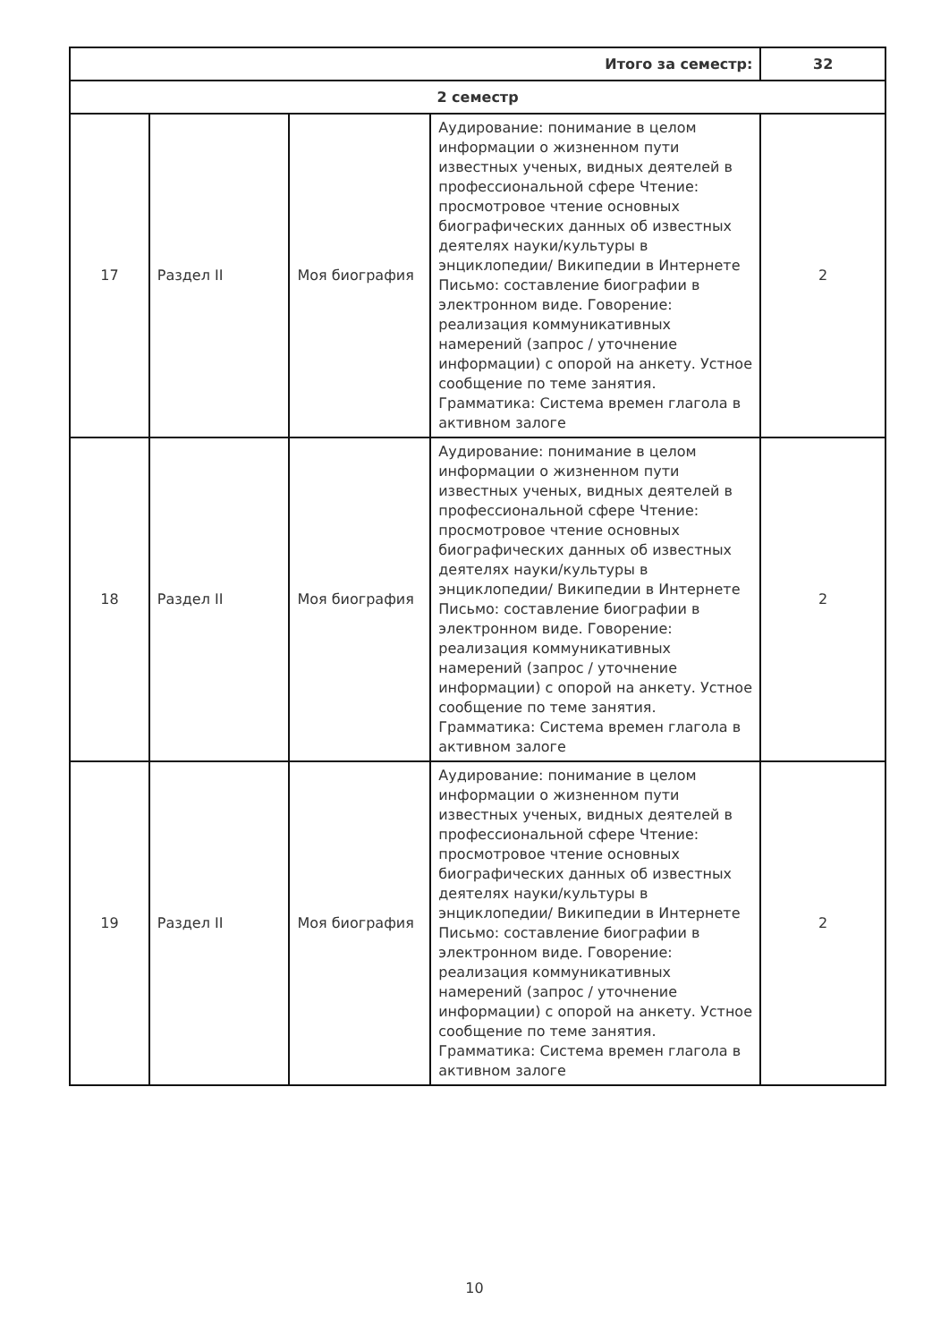| Итого за семестр: | | | | 32 |
| 2 семестр | | | | |
| 17 | Раздел II | Моя биография | Аудирование: понимание в целом информации о жизненном пути известных ученых, видных деятелей в профессиональной сфере Чтение: просмотровое чтение основных биографических данных об известных деятелях науки/культуры в энциклопедии/ Википедии в Интернете Письмо: составление биографии в электронном виде. Говорение: реализация коммуникативных намерений (запрос / уточнение информации) с опорой на анкету. Устное сообщение по теме занятия. Грамматика: Система времен глагола в активном залоге | 2 |
| 18 | Раздел II | Моя биография | Аудирование: понимание в целом информации о жизненном пути известных ученых, видных деятелей в профессиональной сфере Чтение: просмотровое чтение основных биографических данных об известных деятелях науки/культуры в энциклопедии/ Википедии в Интернете Письмо: составление биографии в электронном виде. Говорение: реализация коммуникативных намерений (запрос / уточнение информации) с опорой на анкету. Устное сообщение по теме занятия. Грамматика: Система времен глагола в активном залоге | 2 |
| 19 | Раздел II | Моя биография | Аудирование: понимание в целом информации о жизненном пути известных ученых, видных деятелей в профессиональной сфере Чтение: просмотровое чтение основных биографических данных об известных деятелях науки/культуры в энциклопедии/ Википедии в Интернете Письмо: составление биографии в электронном виде. Говорение: реализация коммуникативных намерений (запрос / уточнение информации) с опорой на анкету. Устное сообщение по теме занятия. Грамматика: Система времен глагола в активном залоге | 2 |
10